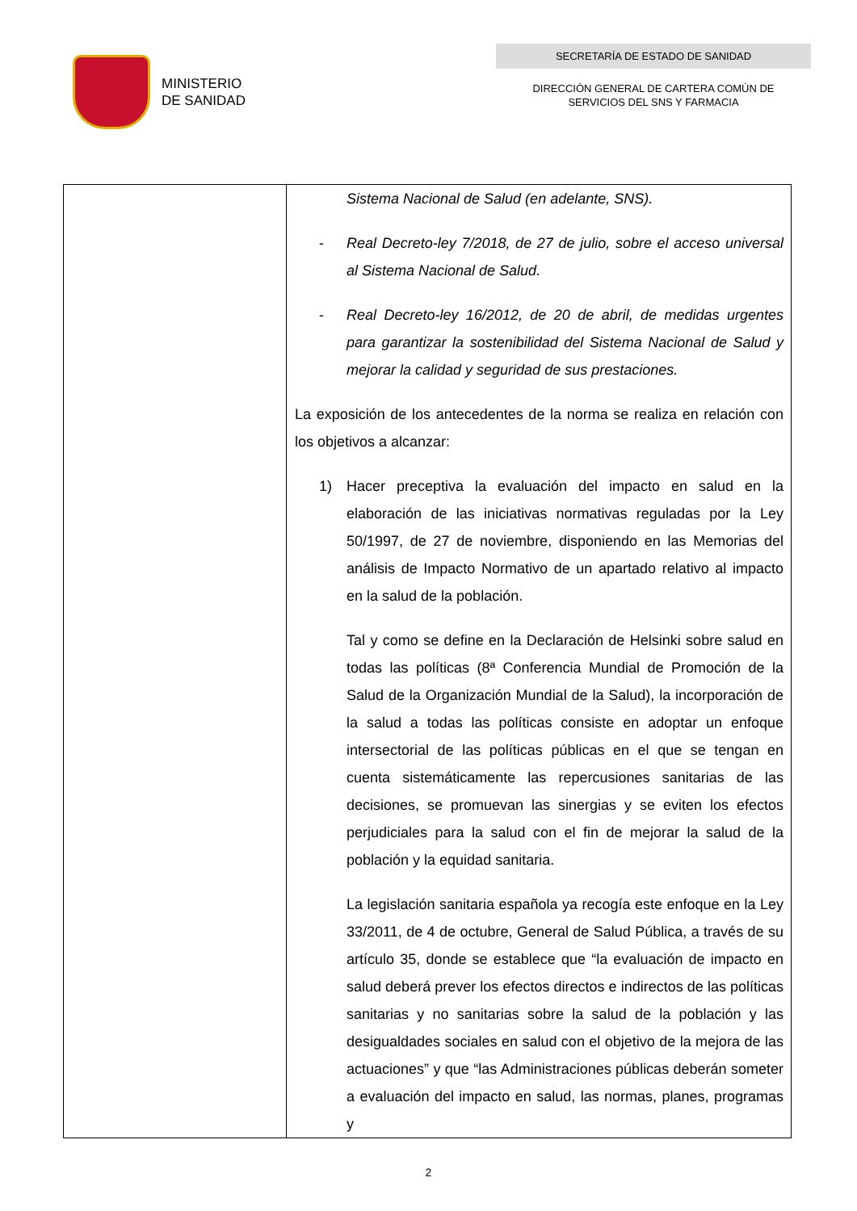MINISTERIO
DE SANIDAD
SECRETARÍA DE ESTADO DE SANIDAD
DIRECCIÓN GENERAL DE CARTERA COMÚN DE
SERVICIOS DEL SNS Y FARMACIA
| | Sistema Nacional de Salud (en adelante, SNS). - Real Decreto-ley 7/2018, de 27 de julio, sobre el acceso universal al Sistema Nacional de Salud. - Real Decreto-ley 16/2012, de 20 de abril, de medidas urgentes para garantizar la sostenibilidad del Sistema Nacional de Salud y mejorar la calidad y seguridad de sus prestaciones. La exposición de los antecedentes de la norma se realiza en relación con los objetivos a alcanzar: 1) Hacer preceptiva la evaluación del impacto en salud en la elaboración de las iniciativas normativas reguladas por la Ley 50/1997, de 27 de noviembre, disponiendo en las Memorias del análisis de Impacto Normativo de un apartado relativo al impacto en la salud de la población. Tal y como se define en la Declaración de Helsinki sobre salud en todas las políticas (8ª Conferencia Mundial de Promoción de la Salud de la Organización Mundial de la Salud), la incorporación de la salud a todas las políticas consiste en adoptar un enfoque intersectorial de las políticas públicas en el que se tengan en cuenta sistemáticamente las repercusiones sanitarias de las decisiones, se promuevan las sinergias y se eviten los efectos perjudiciales para la salud con el fin de mejorar la salud de la población y la equidad sanitaria. La legislación sanitaria española ya recogía este enfoque en la Ley 33/2011, de 4 de octubre, General de Salud Pública, a través de su artículo 35, donde se establece que “la evaluación de impacto en salud deberá prever los efectos directos e indirectos de las políticas sanitarias y no sanitarias sobre la salud de la población y las desigualdades sociales en salud con el objetivo de la mejora de las actuaciones” y que “las Administraciones públicas deberán someter a evaluación del impacto en salud, las normas, planes, programas y |
2